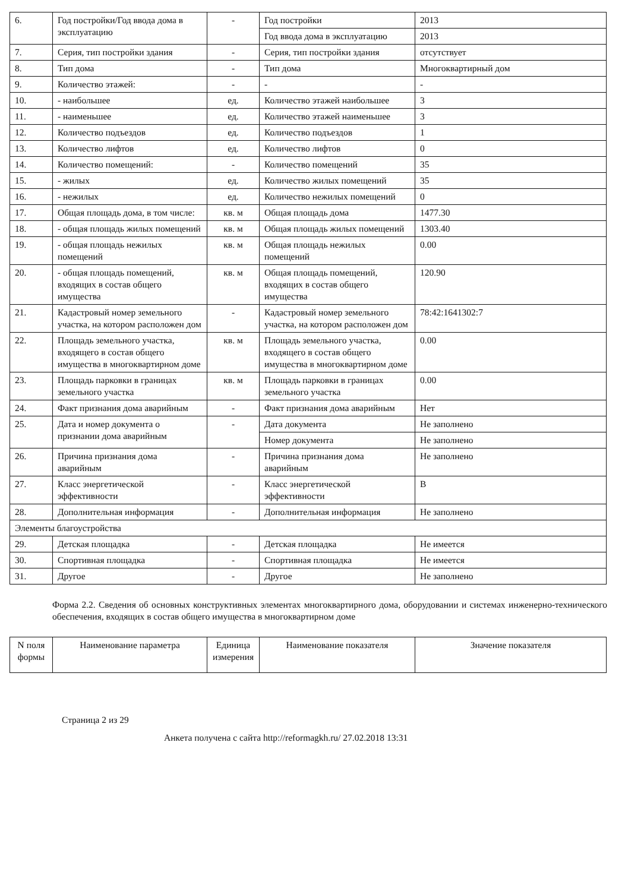| 6. | Год постройки/Год ввода дома в эксплуатацию | - | Год постройки | 2013 |
| | | | Год ввода дома в эксплуатацию | 2013 |
| 7. | Серия, тип постройки здания | - | Серия, тип постройки здания | отсутствует |
| 8. | Тип дома | - | Тип дома | Многоквартирный дом |
| 9. | Количество этажей: | - | - | - |
| 10. | - наибольшее | ед. | Количество этажей наибольшее | 3 |
| 11. | - наименьшее | ед. | Количество этажей наименьшее | 3 |
| 12. | Количество подъездов | ед. | Количество подъездов | 1 |
| 13. | Количество лифтов | ед. | Количество лифтов | 0 |
| 14. | Количество помещений: | - | Количество помещений | 35 |
| 15. | - жилых | ед. | Количество жилых помещений | 35 |
| 16. | - нежилых | ед. | Количество нежилых помещений | 0 |
| 17. | Общая площадь дома, в том числе: | кв. м | Общая площадь дома | 1477.30 |
| 18. | - общая площадь жилых помещений | кв. м | Общая площадь жилых помещений | 1303.40 |
| 19. | - общая площадь нежилых помещений | кв. м | Общая площадь нежилых помещений | 0.00 |
| 20. | - общая площадь помещений, входящих в состав общего имущества | кв. м | Общая площадь помещений, входящих в состав общего имущества | 120.90 |
| 21. | Кадастровый номер земельного участка, на котором расположен дом | - | Кадастровый номер земельного участка, на котором расположен дом | 78:42:1641302:7 |
| 22. | Площадь земельного участка, входящего в состав общего имущества в многоквартирном доме | кв. м | Площадь земельного участка, входящего в состав общего имущества в многоквартирном доме | 0.00 |
| 23. | Площадь парковки в границах земельного участка | кв. м | Площадь парковки в границах земельного участка | 0.00 |
| 24. | Факт признания дома аварийным | - | Факт признания дома аварийным | Нет |
| 25. | Дата и номер документа о признании дома аварийным | - | Дата документа | Не заполнено |
| | | | Номер документа | Не заполнено |
| 26. | Причина признания дома аварийным | - | Причина признания дома аварийным | Не заполнено |
| 27. | Класс энергетической эффективности | - | Класс энергетической эффективности | B |
| 28. | Дополнительная информация | - | Дополнительная информация | Не заполнено |
| Элементы благоустройства | | | | |
| 29. | Детская площадка | - | Детская площадка | Не имеется |
| 30. | Спортивная площадка | - | Спортивная площадка | Не имеется |
| 31. | Другое | - | Другое | Не заполнено |
Форма 2.2. Сведения об основных конструктивных элементах многоквартирного дома, оборудовании и системах инженерно-технического обеспечения, входящих в состав общего имущества в многоквартирном доме
| N поля формы | Наименование параметра | Единица измерения | Наименование показателя | Значение показателя |
| --- | --- | --- | --- | --- |
Страница 2 из 29
Анкета получена с сайта http://reformagkh.ru/ 27.02.2018 13:31